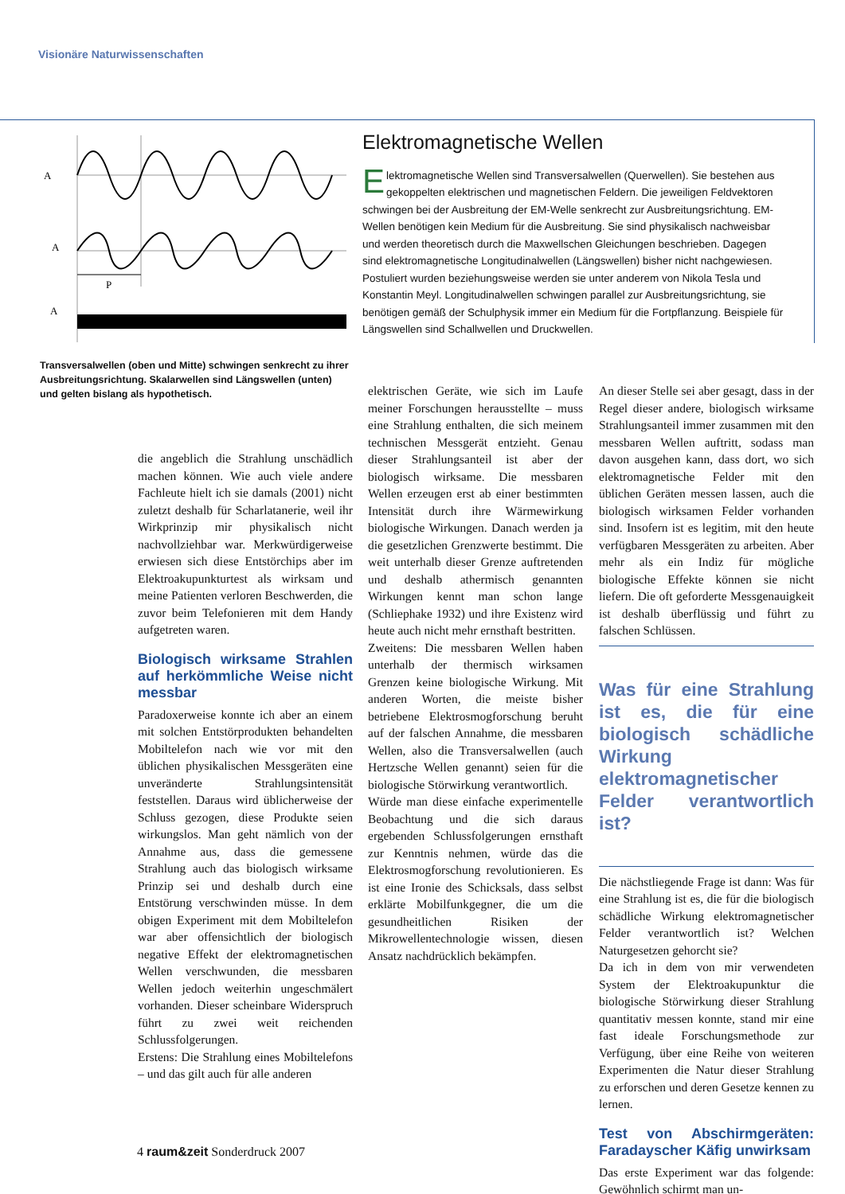Visionäre Naturwissenschaften
A
A
P
A
Transversalwellen (oben und Mitte) schwingen senkrecht zu ihrer Ausbreitungsrichtung. Skalarwellen sind Längswellen (unten) und gelten bislang als hypothetisch.
Elektromagnetische Wellen
Elektromagnetische Wellen sind Transversalwellen (Querwellen). Sie bestehen aus gekoppelten elektrischen und magnetischen Feldern. Die jeweiligen Feldvektoren schwingen bei der Ausbreitung der EM-Welle senkrecht zur Ausbreitungsrichtung. EM-Wellen benötigen kein Medium für die Ausbreitung. Sie sind physikalisch nachweisbar und werden theoretisch durch die Maxwellschen Gleichungen beschrieben. Dagegen sind elektromagnetische Longitudinalwellen (Längswellen) bisher nicht nachgewiesen. Postuliert wurden beziehungsweise werden sie unter anderem von Nikola Tesla und Konstantin Meyl. Longitudinalwellen schwingen parallel zur Ausbreitungsrichtung, sie benötigen gemäß der Schulphysik immer ein Medium für die Fortpflanzung. Beispiele für Längswellen sind Schallwellen und Druckwellen.
die angeblich die Strahlung unschädlich machen können. Wie auch viele andere Fachleute hielt ich sie damals (2001) nicht zuletzt deshalb für Scharlatanerie, weil ihr Wirkprinzip mir physikalisch nicht nachvollziehbar war. Merkwürdigerweise erwiesen sich diese Entstörchips aber im Elektroakupunkturtest als wirksam und meine Patienten verloren Beschwerden, die zuvor beim Telefonieren mit dem Handy aufgetreten waren.
Biologisch wirksame Strahlen auf herkömmliche Weise nicht messbar
Paradoxerweise konnte ich aber an einem mit solchen Entstörprodukten behandelten Mobiltelefon nach wie vor mit den üblichen physikalischen Messgeräten eine unveränderte Strahlungsintensität feststellen. Daraus wird üblicherweise der Schluss gezogen, diese Produkte seien wirkungslos. Man geht nämlich von der Annahme aus, dass die gemessene Strahlung auch das biologisch wirksame Prinzip sei und deshalb durch eine Entstörung verschwinden müsse. In dem obigen Experiment mit dem Mobiltelefon war aber offensichtlich der biologisch negative Effekt der elektromagnetischen Wellen verschwunden, die messbaren Wellen jedoch weiterhin ungeschmälert vorhanden. Dieser scheinbare Widerspruch führt zu zwei weit reichenden Schlussfolgerungen.
Erstens: Die Strahlung eines Mobiltelefons – und das gilt auch für alle anderen
elektrischen Geräte, wie sich im Laufe meiner Forschungen herausstellte – muss eine Strahlung enthalten, die sich meinem technischen Messgerät entzieht. Genau dieser Strahlungsanteil ist aber der biologisch wirksame. Die messbaren Wellen erzeugen erst ab einer bestimmten Intensität durch ihre Wärmewirkung biologische Wirkungen. Danach werden ja die gesetzlichen Grenzwerte bestimmt. Die weit unterhalb dieser Grenze auftretenden und deshalb athermisch genannten Wirkungen kennt man schon lange (Schliephake 1932) und ihre Existenz wird heute auch nicht mehr ernsthaft bestritten.
Zweitens: Die messbaren Wellen haben unterhalb der thermisch wirksamen Grenzen keine biologische Wirkung. Mit anderen Worten, die meiste bisher betriebene Elektrosmogforschung beruht auf der falschen Annahme, die messbaren Wellen, also die Transversalwellen (auch Hertzsche Wellen genannt) seien für die biologische Störwirkung verantwortlich.
Würde man diese einfache experimentelle Beobachtung und die sich daraus ergebenden Schlussfolgerungen ernsthaft zur Kenntnis nehmen, würde das die Elektrosmogforschung revolutionieren. Es ist eine Ironie des Schicksals, dass selbst erklärte Mobilfunkgegner, die um die gesundheitlichen Risiken der Mikrowellentechnologie wissen, diesen Ansatz nachdrücklich bekämpfen.
An dieser Stelle sei aber gesagt, dass in der Regel dieser andere, biologisch wirksame Strahlungsanteil immer zusammen mit den messbaren Wellen auftritt, sodass man davon ausgehen kann, dass dort, wo sich elektromagnetische Felder mit den üblichen Geräten messen lassen, auch die biologisch wirksamen Felder vorhanden sind. Insofern ist es legitim, mit den heute verfügbaren Messgeräten zu arbeiten. Aber mehr als ein Indiz für mögliche biologische Effekte können sie nicht liefern. Die oft geforderte Messgenauigkeit ist deshalb überflüssig und führt zu falschen Schlüssen.
Was für eine Strahlung ist es, die für eine biologisch schädliche Wirkung elektromagnetischer Felder verantwortlich ist?
Die nächstliegende Frage ist dann: Was für eine Strahlung ist es, die für die biologisch schädliche Wirkung elektromagnetischer Felder verantwortlich ist? Welchen Naturgesetzen gehorcht sie?
Da ich in dem von mir verwendeten System der Elektroakupunktur die biologische Störwirkung dieser Strahlung quantitativ messen konnte, stand mir eine fast ideale Forschungsmethode zur Verfügung, über eine Reihe von weiteren Experimenten die Natur dieser Strahlung zu erforschen und deren Gesetze kennen zu lernen.
Test von Abschirmgeräten: Faradayscher Käfig unwirksam
Das erste Experiment war das folgende: Gewöhnlich schirmt man un-
4 raum&zeit Sonderdruck 2007